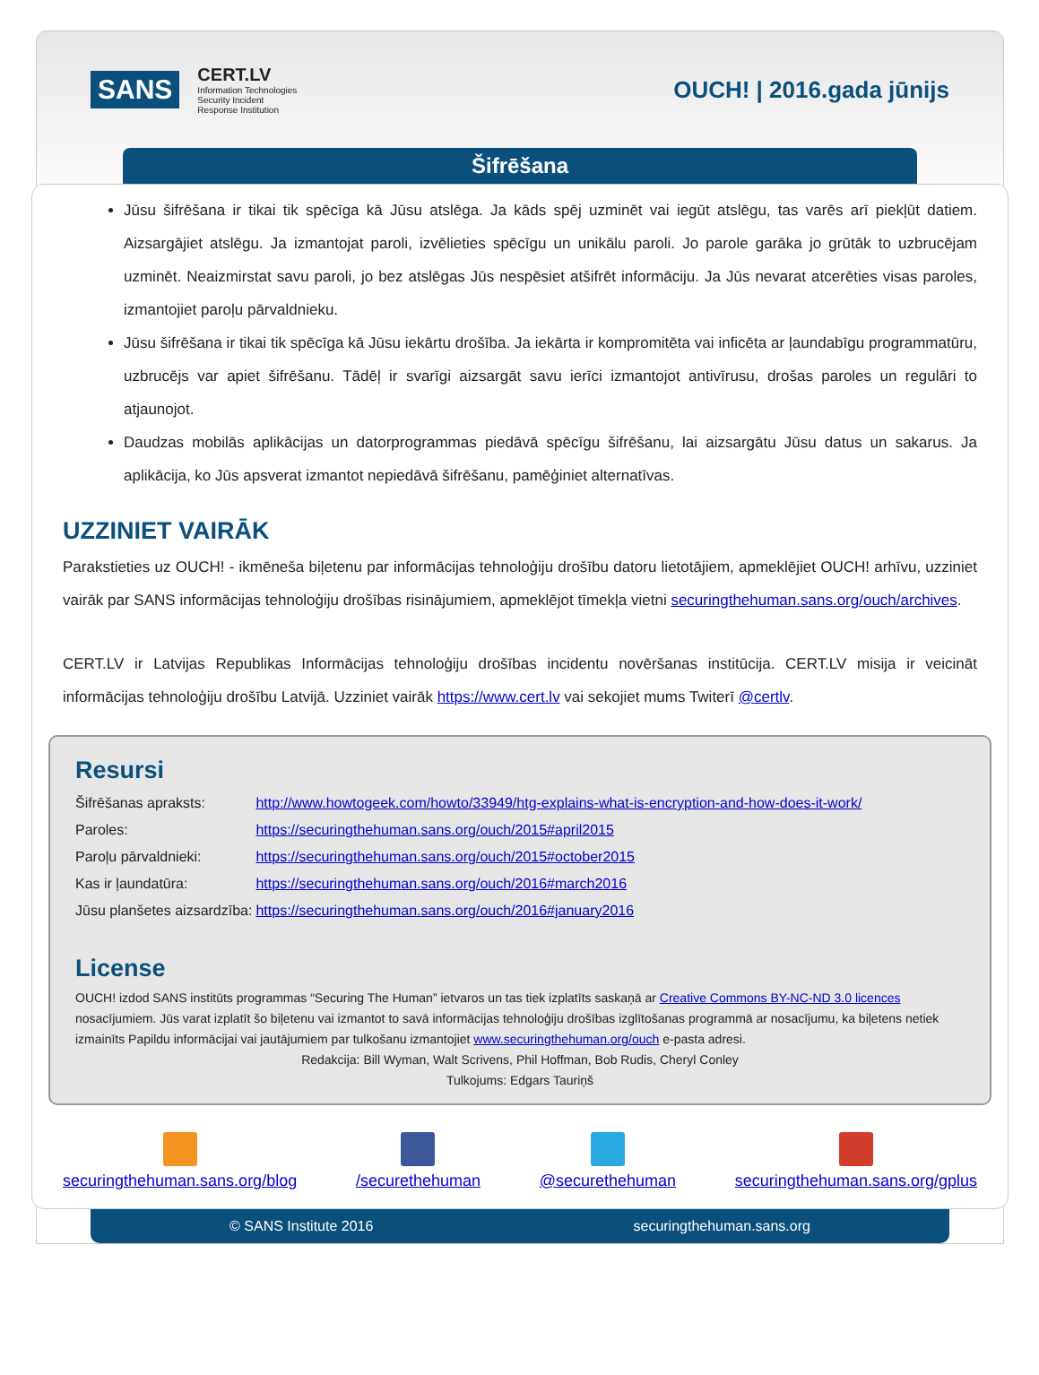SANS CERT.LV
Information Technologies
Security Incident
Response Institution OUCH! | 2016.gada jūnijs
Šifrēšana
Jūsu šifrēšana ir tikai tik spēcīga kā Jūsu atslēga. Ja kāds spēj uzminēt vai iegūt atslēgu, tas varēs arī piekļūt datiem. Aizsargājiet atslēgu. Ja izmantojat paroli, izvēlieties spēcīgu un unikālu paroli. Jo parole garāka jo grūtāk to uzbrucējam uzminēt. Neaizmirstat savu paroli, jo bez atslēgas Jūs nespēsiet atšifrēt informāciju. Ja Jūs nevarat atcerēties visas paroles, izmantojiet paroļu pārvaldnieku.
Jūsu šifrēšana ir tikai tik spēcīga kā Jūsu iekārtu drošība. Ja iekārta ir kompromitēta vai inficēta ar ļaundabīgu programmatūru, uzbrucējs var apiet šifrēšanu. Tādēļ ir svarīgi aizsargāt savu ierīci izmantojot antivīrusu, drošas paroles un regulāri to atjaunojot.
Daudzas mobilās aplikācijas un datorprogrammas piedāvā spēcīgu šifrēšanu, lai aizsargātu Jūsu datus un sakarus. Ja aplikācija, ko Jūs apsverat izmantot nepiedāvā šifrēšanu, pamēģiniet alternatīvas.
UZZINIET VAIRĀK
Parakstieties uz OUCH! - ikmēneša biļetenu par informācijas tehnoloģiju drošību datoru lietotājiem, apmeklējiet OUCH! arhīvu, uzziniet vairāk par SANS informācijas tehnoloģiju drošības risinājumiem, apmeklējot tīmekļa vietni securingthehuman.sans.org/ouch/archives.
CERT.LV ir Latvijas Republikas Informācijas tehnoloģiju drošības incidentu novēršanas institūcija. CERT.LV misija ir veicināt informācijas tehnoloģiju drošību Latvijā. Uzziniet vairāk https://www.cert.lv vai sekojiet mums Twiterī @certlv.
Resursi
| Šifrēšanas apraksts: | http://www.howtogeek.com/howto/33949/htg-explains-what-is-encryption-and-how-does-it-work/ |
| Paroles: | https://securingthehuman.sans.org/ouch/2015#april2015 |
| Paroļu pārvaldnieki: | https://securingthehuman.sans.org/ouch/2015#october2015 |
| Kas ir ļaundatūra: | https://securingthehuman.sans.org/ouch/2016#march2016 |
| Jūsu planšetes aizsardzība: | https://securingthehuman.sans.org/ouch/2016#january2016 |
License
OUCH! izdod SANS institūts programmas “Securing The Human” ietvaros un tas tiek izplatīts saskaņā ar Creative Commons BY-NC-ND 3.0 licences nosacījumiem. Jūs varat izplatīt šo biļetenu vai izmantot to savā informācijas tehnoloģiju drošības izglītošanas programmā ar nosacījumu, ka biļetens netiek izmainīts Papildu informācijai vai jautājumiem par tulkošanu izmantojiet www.securingthehuman.org/ouch e-pasta adresi.
Redakcija: Bill Wyman, Walt Scrivens, Phil Hoffman, Bob Rudis, Cheryl Conley
Tulkojums: Edgars Tauriņš
securingthehuman.sans.org/blog /securethehuman @securethehuman securingthehuman.sans.org/gplus
© SANS Institute 2016 securingthehuman.sans.org